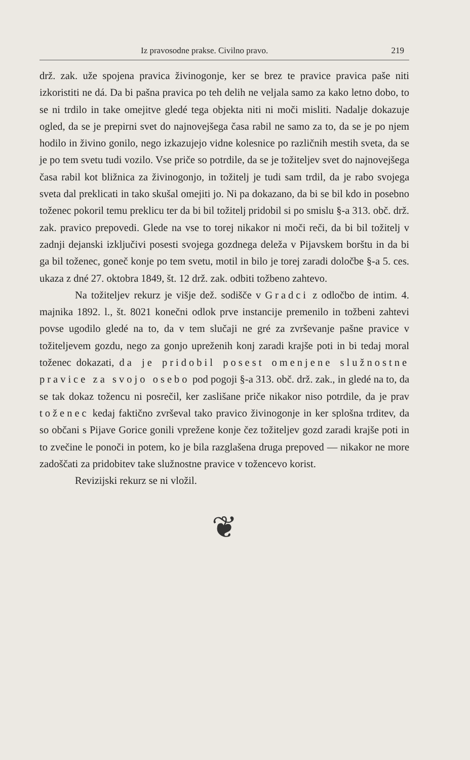Iz pravosodne prakse. Civilno pravo. 219
drž. zak. uže spojena pravica živinogonje, ker se brez te pravice pravica paše niti izkoristiti ne dá. Da bi pašna pravica po teh delih ne veljala samo za kako letno dobo, to se ni trdilo in take omejitve gledé tega objekta niti ni moči misliti. Nadalje dokazuje ogled, da se je prepirni svet do najnovejšega časa rabil ne samo za to, da se je po njem hodilo in živino gonilo, nego izkazujejo vidne kolesnice po različnih mestih sveta, da se je po tem svetu tudi vozilo. Vse priče so potrdile, da se je tožiteljev svet do najnovejšega časa rabil kot bližnica za živinogonjo, in tožitelj je tudi sam trdil, da je rabo svojega sveta dal preklicati in tako skušal omejiti jo. Ni pa dokazano, da bi se bil kdo in posebno toženec pokoril temu preklicu ter da bi bil tožitelj pridobil si po smislu §-a 313. obč. drž. zak. pravico prepovedi. Glede na vse to torej nikakor ni moči reči, da bi bil tožitelj v zadnji dejanski izključivi posesti svojega gozdnega deleža v Pijavskem borštu in da bi ga bil toženec, goneč konje po tem svetu, motil in bilo je torej zaradi določbe §-a 5. ces. ukaza z dné 27. oktobra 1849, št. 12 drž. zak. odbiti tožbeno zahtevo.
Na tožiteljev rekurz je višje dež. sodišče v Gradci z odločbo de intim. 4. majnika 1892. l., št. 8021 konečni odlok prve instancije premenilo in tožbeni zahtevi povse ugodilo gledé na to, da v tem slučaji ne gré za zvrševanje pašne pravice v tožiteljevem gozdu, nego za gonjo upreženih konj zaradi krajše poti in bi tedaj moral toženec dokazati, da je pridobil posest omenjene služnostne pravice za svojo osebo pod pogoji §-a 313. obč. drž. zak., in gledé na to, da se tak dokaz tožencu ni posrečil, ker zaslišane priče nikakor niso potrdile, da je prav toženec kedaj faktično zvrševal tako pravico živinogonje in ker splošna trditev, da so občani s Pijave Gorice gonili vprežene konje čez tožiteljev gozd zaradi krajše poti in to zvečine le ponoči in potem, ko je bila razglašena druga prepoved — nikakor ne more zadoščati za pridobitev take služnostne pravice v tožencevo korist.
Revizijski rekurz se ni vložil.
❦